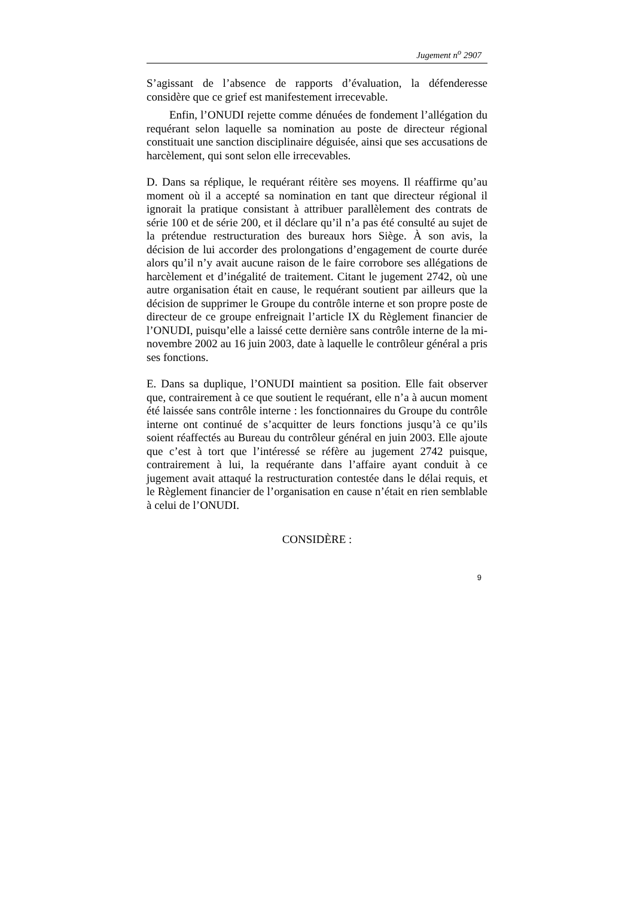Jugement n<sup>o</sup> 2907
S’agissant de l’absence de rapports d’évaluation, la défenderesse considère que ce grief est manifestement irrecevable.
Enfin, l’ONUDI rejette comme dénuées de fondement l’allégation du requérant selon laquelle sa nomination au poste de directeur régional constituait une sanction disciplinaire déguisée, ainsi que ses accusations de harcèlement, qui sont selon elle irrecevables.
D. Dans sa réplique, le requérant réitère ses moyens. Il réaffirme qu’au moment où il a accepté sa nomination en tant que directeur régional il ignorait la pratique consistant à attribuer parallèlement des contrats de série 100 et de série 200, et il déclare qu’il n’a pas été consulté au sujet de la prétendue restructuration des bureaux hors Siège. À son avis, la décision de lui accorder des prolongations d’engagement de courte durée alors qu’il n’y avait aucune raison de le faire corrobore ses allégations de harcèlement et d’inégalité de traitement. Citant le jugement 2742, où une autre organisation était en cause, le requérant soutient par ailleurs que la décision de supprimer le Groupe du contrôle interne et son propre poste de directeur de ce groupe enfreignait l’article IX du Règlement financier de l’ONUDI, puisqu’elle a laissé cette dernière sans contrôle interne de la mi-novembre 2002 au 16 juin 2003, date à laquelle le contrôleur général a pris ses fonctions.
E. Dans sa duplique, l’ONUDI maintient sa position. Elle fait observer que, contrairement à ce que soutient le requérant, elle n’a à aucun moment été laissée sans contrôle interne : les fonctionnaires du Groupe du contrôle interne ont continué de s’acquitter de leurs fonctions jusqu’à ce qu’ils soient réaffectés au Bureau du contrôleur général en juin 2003. Elle ajoute que c’est à tort que l’intéressé se réfère au jugement 2742 puisque, contrairement à lui, la requérante dans l’affaire ayant conduit à ce jugement avait attaqué la restructuration contestée dans le délai requis, et le Règlement financier de l’organisation en cause n’était en rien semblable à celui de l’ONUDI.
CONSIDÈRE :
9